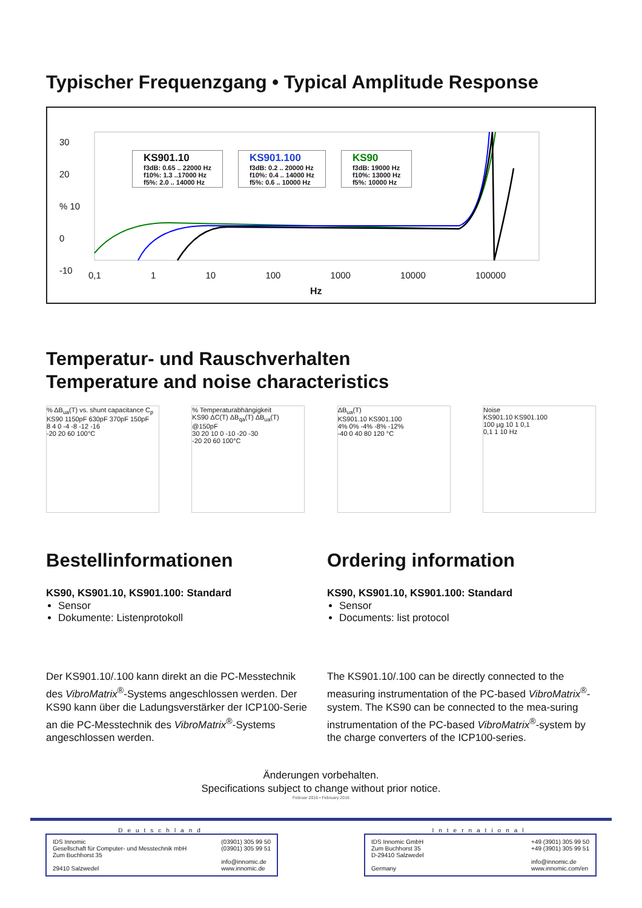Typischer Frequenzgang • Typical Amplitude Response
KS901.10
f3dB: 0.65 .. 22000 Hz
f10%: 1.3 ..17000 Hz
f5%: 2.0 .. 14000 Hz
KS901.100
f3dB: 0.2 .. 20000 Hz
f10%: 0.4 .. 14000 Hz
f5%: 0.6 .. 10000 Hz
KS90
f3dB: 19000 Hz
f10%: 13000 Hz
f5%: 10000 Hz
30
20
% 10
0
-10
0,1 1 10 100 1000 10000 100000
Hz
Temperatur- und Rauschverhalten
Temperature and noise characteristics
% ΔB<sub>ua</sub>(T) vs. shunt capacitance C<sub>p</sub>
KS90 1150pF 630pF 370pF 150pF
8 4 0 -4 -8 -12 -16
-20 20 60 100°C
% Temperaturabhängigkeit
KS90 ΔC(T) ΔB<sub>qa</sub>(T) ΔB<sub>ua</sub>(T) @150pF
30 20 10 0 -10 -20 -30
-20 20 60 100°C
ΔB<sub>ua</sub>(T)
KS901.10 KS901.100
4% 0% -4% -8% -12%
-40 0 40 80 120 °C
Noise
KS901.10 KS901.100
100 µg 10 1 0,1
0,1 1 10 Hz
Bestellinformationen
KS90, KS901.10, KS901.100: Standard
Sensor
Dokumente: Listenprotokoll
Der KS901.10/.100 kann direkt an die PC-Messtechnik des VibroMatrix<sup>®</sup>-Systems angeschlossen werden. Der KS90 kann über die Ladungsverstärker der ICP100-Serie an die PC-Messtechnik des VibroMatrix<sup>®</sup>-Systems angeschlossen werden.
Ordering information
KS90, KS901.10, KS901.100: Standard
Sensor
Documents: list protocol
The KS901.10/.100 can be directly connected to the measuring instrumentation of the PC-based VibroMatrix<sup>®</sup>-system. The KS90 can be connected to the mea-suring instrumentation of the PC-based VibroMatrix<sup>®</sup>-system by the charge converters of the ICP100-series.
Änderungen vorbehalten.
Specifications subject to change without prior notice.
Februar 2016 • February 2016
Deutschland
IDS Innomic
Gesellschaft für Computer- und Messtechnik mbH
Zum Buchhorst 35
29410 Salzwedel
(03901) 305 99 50
(03901) 305 99 51
info@innomic.de
www.innomic.de
International
IDS Innomic GmbH
Zum Buchhorst 35
D-29410 Salzwedel
Germany
+49 (3901) 305 99 50
+49 (3901) 305 99 51
info@innomic.de
www.innomic.com/en